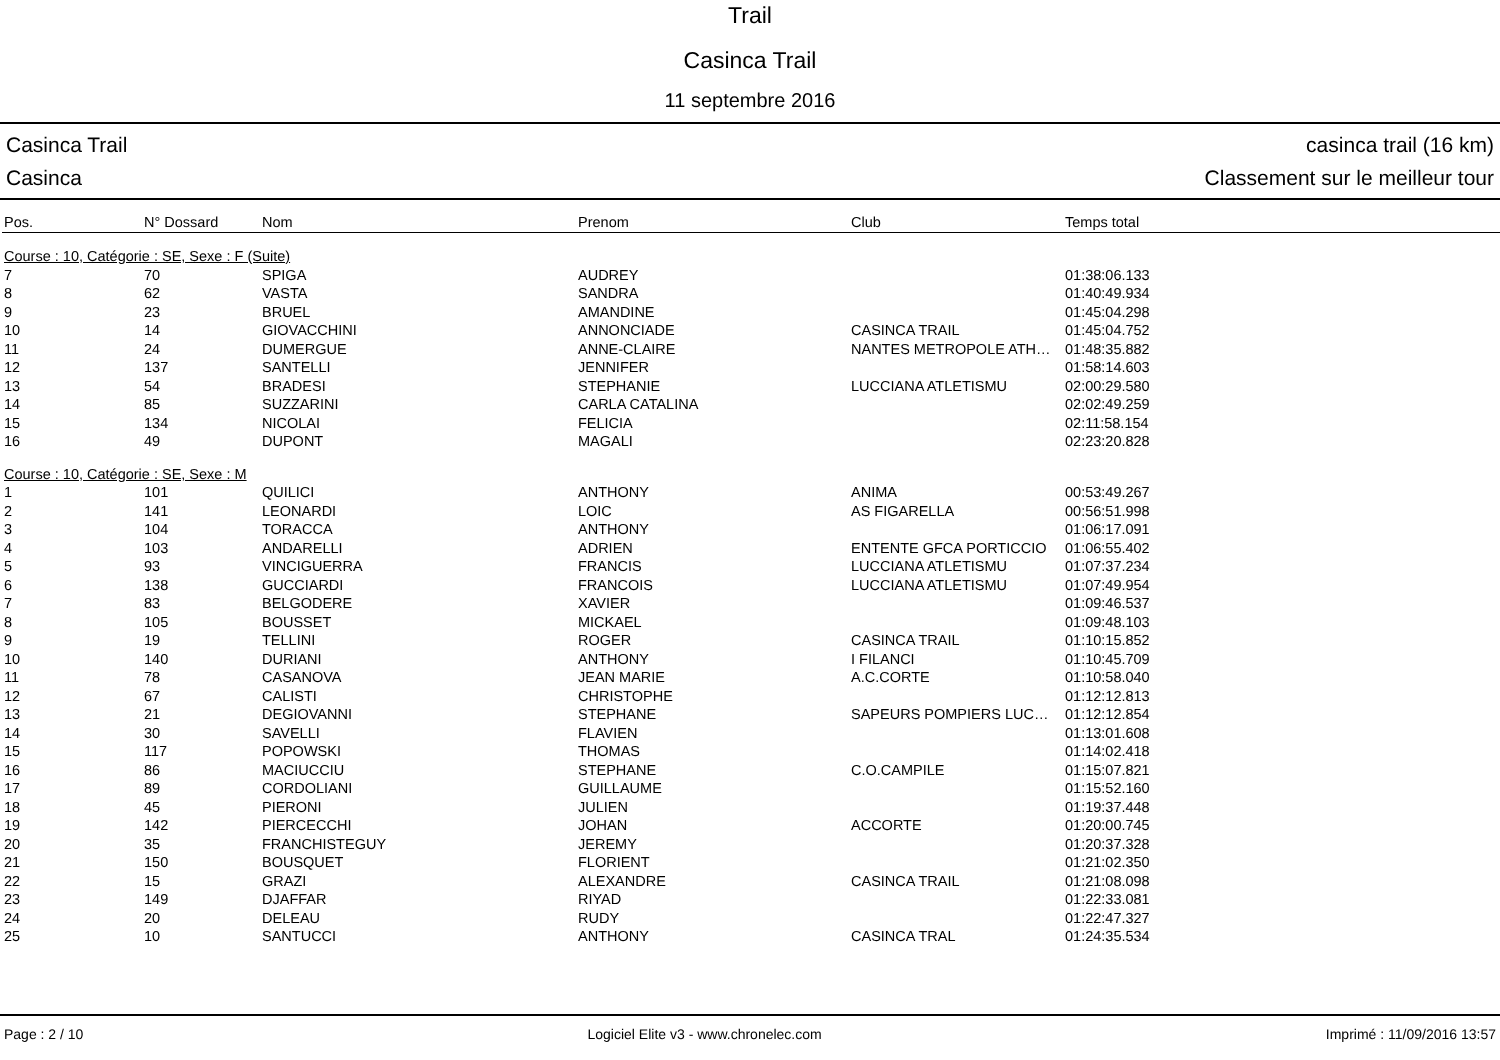Trail
Casinca Trail
11 septembre 2016
Casinca Trail
Casinca
casinca trail (16 km)
Classement sur le meilleur tour
| Pos. | N° Dossard | Nom | Prenom | Club | Temps total |
| --- | --- | --- | --- | --- | --- |
| Course : 10, Catégorie : SE, Sexe : F (Suite) | | | | | |
| 7 | 70 | SPIGA | AUDREY | | 01:38:06.133 |
| 8 | 62 | VASTA | SANDRA | | 01:40:49.934 |
| 9 | 23 | BRUEL | AMANDINE | | 01:45:04.298 |
| 10 | 14 | GIOVACCHINI | ANNONCIADE | CASINCA TRAIL | 01:45:04.752 |
| 11 | 24 | DUMERGUE | ANNE-CLAIRE | NANTES METROPOLE ATH… | 01:48:35.882 |
| 12 | 137 | SANTELLI | JENNIFER | | 01:58:14.603 |
| 13 | 54 | BRADESI | STEPHANIE | LUCCIANA ATLETISMU | 02:00:29.580 |
| 14 | 85 | SUZZARINI | CARLA CATALINA | | 02:02:49.259 |
| 15 | 134 | NICOLAI | FELICIA | | 02:11:58.154 |
| 16 | 49 | DUPONT | MAGALI | | 02:23:20.828 |
| Course : 10, Catégorie : SE, Sexe : M | | | | | |
| 1 | 101 | QUILICI | ANTHONY | ANIMA | 00:53:49.267 |
| 2 | 141 | LEONARDI | LOIC | AS FIGARELLA | 00:56:51.998 |
| 3 | 104 | TORACCA | ANTHONY | | 01:06:17.091 |
| 4 | 103 | ANDARELLI | ADRIEN | ENTENTE GFCA PORTICCIO | 01:06:55.402 |
| 5 | 93 | VINCIGUERRA | FRANCIS | LUCCIANA ATLETISMU | 01:07:37.234 |
| 6 | 138 | GUCCIARDI | FRANCOIS | LUCCIANA ATLETISMU | 01:07:49.954 |
| 7 | 83 | BELGODERE | XAVIER | | 01:09:46.537 |
| 8 | 105 | BOUSSET | MICKAEL | | 01:09:48.103 |
| 9 | 19 | TELLINI | ROGER | CASINCA TRAIL | 01:10:15.852 |
| 10 | 140 | DURIANI | ANTHONY | I FILANCI | 01:10:45.709 |
| 11 | 78 | CASANOVA | JEAN MARIE | A.C.CORTE | 01:10:58.040 |
| 12 | 67 | CALISTI | CHRISTOPHE | | 01:12:12.813 |
| 13 | 21 | DEGIOVANNI | STEPHANE | SAPEURS POMPIERS LUC… | 01:12:12.854 |
| 14 | 30 | SAVELLI | FLAVIEN | | 01:13:01.608 |
| 15 | 117 | POPOWSKI | THOMAS | | 01:14:02.418 |
| 16 | 86 | MACIUCCIU | STEPHANE | C.O.CAMPILE | 01:15:07.821 |
| 17 | 89 | CORDOLIANI | GUILLAUME | | 01:15:52.160 |
| 18 | 45 | PIERONI | JULIEN | | 01:19:37.448 |
| 19 | 142 | PIERCECCHI | JOHAN | ACCORTE | 01:20:00.745 |
| 20 | 35 | FRANCHISTEGUY | JEREMY | | 01:20:37.328 |
| 21 | 150 | BOUSQUET | FLORIENT | | 01:21:02.350 |
| 22 | 15 | GRAZI | ALEXANDRE | CASINCA TRAIL | 01:21:08.098 |
| 23 | 149 | DJAFFAR | RIYAD | | 01:22:33.081 |
| 24 | 20 | DELEAU | RUDY | | 01:22:47.327 |
| 25 | 10 | SANTUCCI | ANTHONY | CASINCA TRAL | 01:24:35.534 |
Page : 2 / 10 Logiciel Elite v3 - www.chronelec.com Imprimé : 11/09/2016 13:57